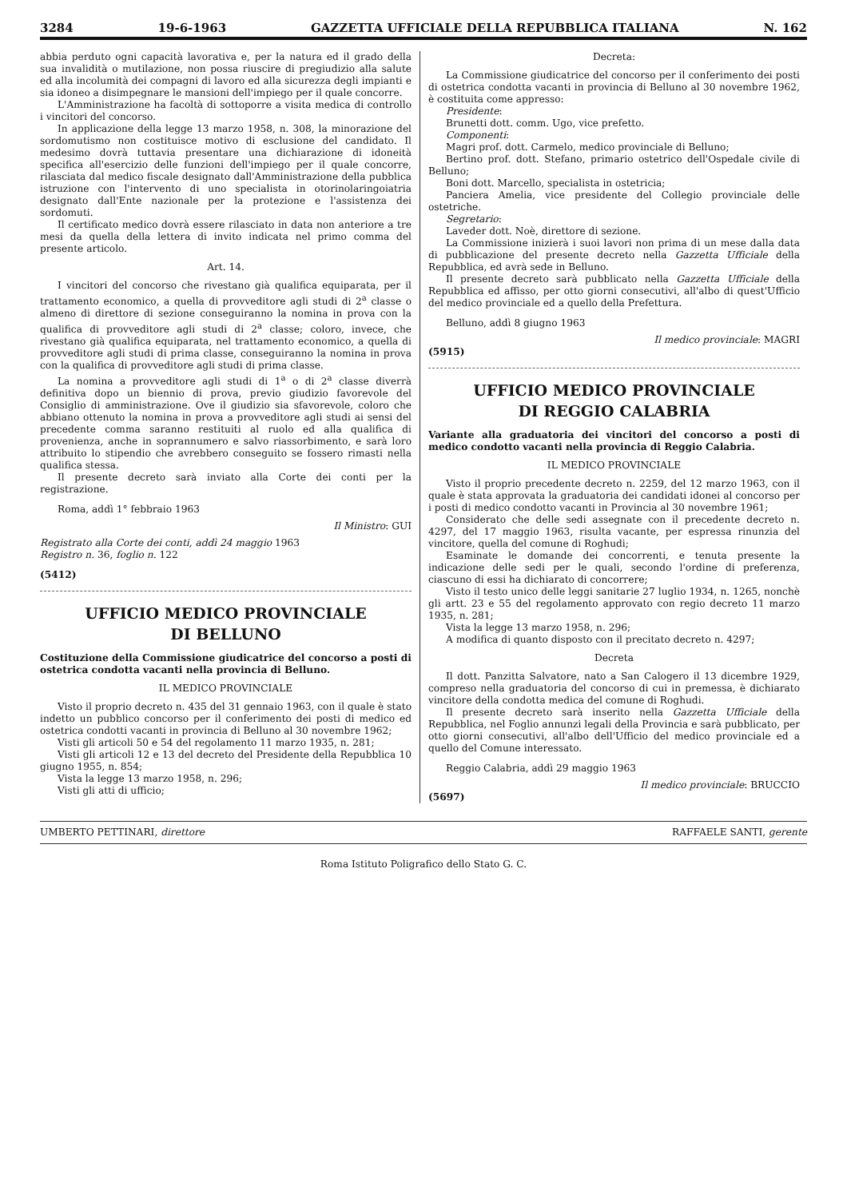3284 19-6-1963 GAZZETTA UFFICIALE DELLA REPUBBLICA ITALIANA N. 162
abbia perduto ogni capacità lavorativa e, per la natura ed il grado della sua invalidità o mutilazione, non possa riuscire di pregiudizio alla salute ed alla incolumità dei compagni di lavoro ed alla sicurezza degli impianti e sia idoneo a disimpegnare le mansioni dell'impiego per il quale concorre.
L'Amministrazione ha facoltà di sottoporre a visita medica di controllo i vincitori del concorso.
In applicazione della legge 13 marzo 1958, n. 308, la minorazione del sordomutismo non costituisce motivo di esclusione del candidato. Il medesimo dovrà tuttavia presentare una dichiarazione di idoneità specifica all'esercizio delle funzioni dell'impiego per il quale concorre, rilasciata dal medico fiscale designato dall'Amministrazione della pubblica istruzione con l'intervento di uno specialista in otorinolaringoiatria designato dall'Ente nazionale per la protezione e l'assistenza dei sordomuti.
Il certificato medico dovrà essere rilasciato in data non anteriore a tre mesi da quella della lettera di invito indicata nel primo comma del presente articolo.
Art. 14.
I vincitori del concorso che rivestano già qualifica equiparata, per il trattamento economico, a quella di provveditore agli studi di 2<sup>a</sup> classe o almeno di direttore di sezione conseguiranno la nomina in prova con la qualifica di provveditore agli studi di 2<sup>a</sup> classe; coloro, invece, che rivestano già qualifica equiparata, nel trattamento economico, a quella di provveditore agli studi di prima classe, conseguiranno la nomina in prova con la qualifica di provveditore agli studi di prima classe.
La nomina a provveditore agli studi di 1<sup>a</sup> o di 2<sup>a</sup> classe diverrà definitiva dopo un biennio di prova, previo giudizio favorevole del Consiglio di amministrazione. Ove il giudizio sia sfavorevole, coloro che abbiano ottenuto la nomina in prova a provveditore agli studi ai sensi del precedente comma saranno restituiti al ruolo ed alla qualifica di provenienza, anche in soprannumero e salvo riassorbimento, e sarà loro attribuito lo stipendio che avrebbero conseguito se fossero rimasti nella qualifica stessa.
Il presente decreto sarà inviato alla Corte dei conti per la registrazione.
Roma, addì 1° febbraio 1963
Il Ministro: GUI
Registrato alla Corte dei conti, addì 24 maggio 1963
Registro n. 36, foglio n. 122
(5412)
UFFICIO MEDICO PROVINCIALE
DI BELLUNO
Costituzione della Commissione giudicatrice del concorso a posti di ostetrica condotta vacanti nella provincia di Belluno.
IL MEDICO PROVINCIALE
Visto il proprio decreto n. 435 del 31 gennaio 1963, con il quale è stato indetto un pubblico concorso per il conferimento dei posti di medico ed ostetrica condotti vacanti in provincia di Belluno al 30 novembre 1962;
Visti gli articoli 50 e 54 del regolamento 11 marzo 1935, n. 281;
Visti gli articoli 12 e 13 del decreto del Presidente della Repubblica 10 giugno 1955, n. 854;
Vista la legge 13 marzo 1958, n. 296;
Visti gli atti di ufficio;
Decreta:
La Commissione giudicatrice del concorso per il conferimento dei posti di ostetrica condotta vacanti in provincia di Belluno al 30 novembre 1962, è costituita come appresso:
Presidente:
Brunetti dott. comm. Ugo, vice prefetto.
Componenti:
Magri prof. dott. Carmelo, medico provinciale di Belluno;
Bertino prof. dott. Stefano, primario ostetrico dell'Ospedale civile di Belluno;
Boni dott. Marcello, specialista in ostetricia;
Panciera Amelia, vice presidente del Collegio provinciale delle ostetriche.
Segretario:
Laveder dott. Noè, direttore di sezione.
La Commissione inizierà i suoi lavori non prima di un mese dalla data di pubblicazione del presente decreto nella Gazzetta Ufficiale della Repubblica, ed avrà sede in Belluno.
Il presente decreto sarà pubblicato nella Gazzetta Ufficiale della Repubblica ed affisso, per otto giorni consecutivi, all'albo di quest'Ufficio del medico provinciale ed a quello della Prefettura.
Belluno, addì 8 giugno 1963
Il medico provinciale: MAGRI
(5915)
UFFICIO MEDICO PROVINCIALE
DI REGGIO CALABRIA
Variante alla graduatoria dei vincitori del concorso a posti di medico condotto vacanti nella provincia di Reggio Calabria.
IL MEDICO PROVINCIALE
Visto il proprio precedente decreto n. 2259, del 12 marzo 1963, con il quale è stata approvata la graduatoria dei candidati idonei al concorso per i posti di medico condotto vacanti in Provincia al 30 novembre 1961;
Considerato che delle sedi assegnate con il precedente decreto n. 4297, del 17 maggio 1963, risulta vacante, per espressa rinunzia del vincitore, quella del comune di Roghudi;
Esaminate le domande dei concorrenti, e tenuta presente la indicazione delle sedi per le quali, secondo l'ordine di preferenza, ciascuno di essi ha dichiarato di concorrere;
Visto il testo unico delle leggi sanitarie 27 luglio 1934, n. 1265, nonchè gli artt. 23 e 55 del regolamento approvato con regio decreto 11 marzo 1935, n. 281;
Vista la legge 13 marzo 1958, n. 296;
A modifica di quanto disposto con il precitato decreto n. 4297;
Decreta
Il dott. Panzitta Salvatore, nato a San Calogero il 13 dicembre 1929, compreso nella graduatoria del concorso di cui in premessa, è dichiarato vincitore della condotta medica del comune di Roghudi.
Il presente decreto sarà inserito nella Gazzetta Ufficiale della Repubblica, nel Foglio annunzi legali della Provincia e sarà pubblicato, per otto giorni consecutivi, all'albo dell'Ufficio del medico provinciale ed a quello del Comune interessato.
Reggio Calabria, addì 29 maggio 1963
Il medico provinciale: BRUCCIO
(5697)
UMBERTO PETTINARI, direttore RAFFAELE SANTI, gerente
Roma Istituto Poligrafico dello Stato G. C.